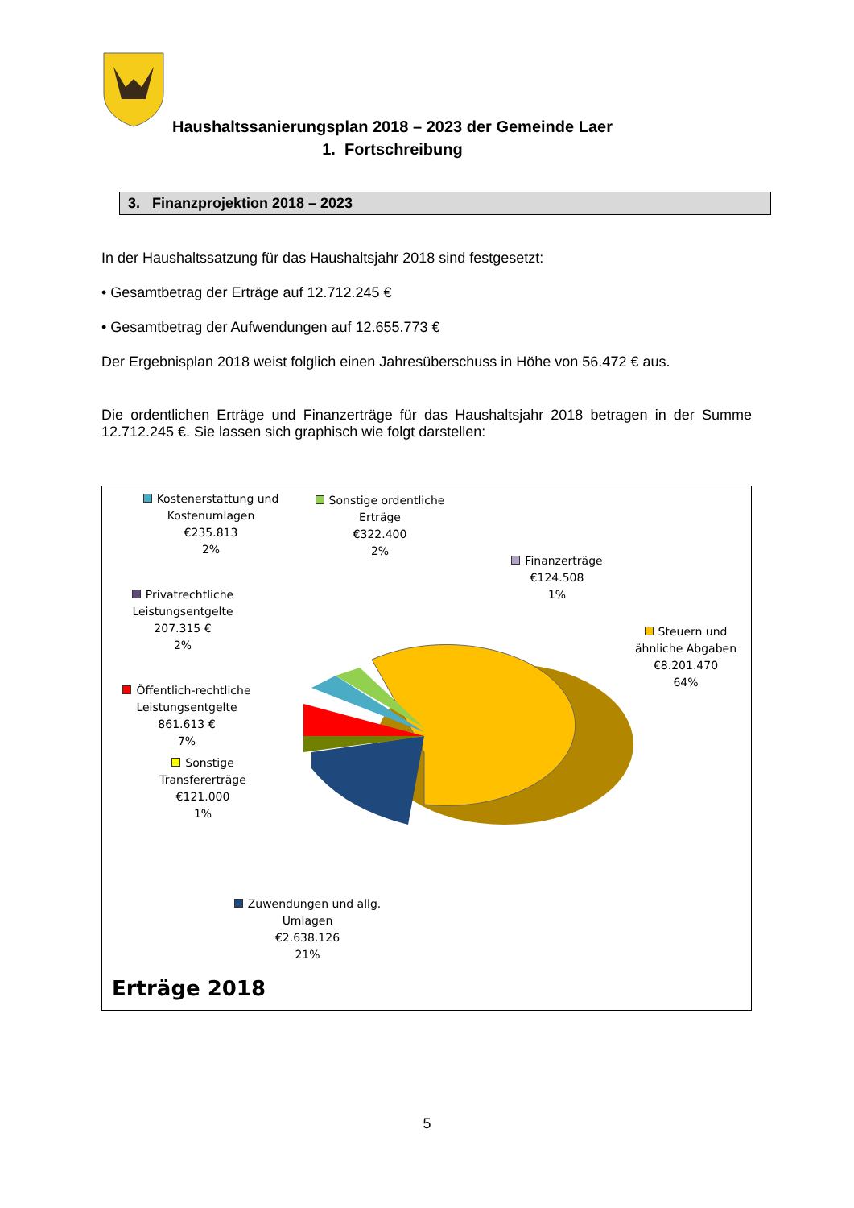Haushaltssanierungsplan 2018 – 2023 der Gemeinde Laer
1. Fortschreibung
3. Finanzprojektion 2018 – 2023
In der Haushaltssatzung für das Haushaltsjahr 2018 sind festgesetzt:
• Gesamtbetrag der Erträge auf 12.712.245 €
• Gesamtbetrag der Aufwendungen auf 12.655.773 €
Der Ergebnisplan 2018 weist folglich einen Jahresüberschuss in Höhe von 56.472 € aus.
Die ordentlichen Erträge und Finanzerträge für das Haushaltsjahr 2018 betragen in der Summe 12.712.245 €. Sie lassen sich graphisch wie folgt darstellen:
Kostenerstattung und Kostenumlagen
€235.813
2%
Sonstige ordentliche Erträge
€322.400
2%
Finanzerträge
€124.508
1%
Privatrechtliche Leistungsentgelte
207.315 €
2%
Steuern und ähnliche Abgaben
€8.201.470
64%
Öffentlich-rechtliche Leistungsentgelte
861.613 €
7%
Sonstige Transfererträge
€121.000
1%
Zuwendungen und allg. Umlagen
€2.638.126
21%
Erträge 2018
5